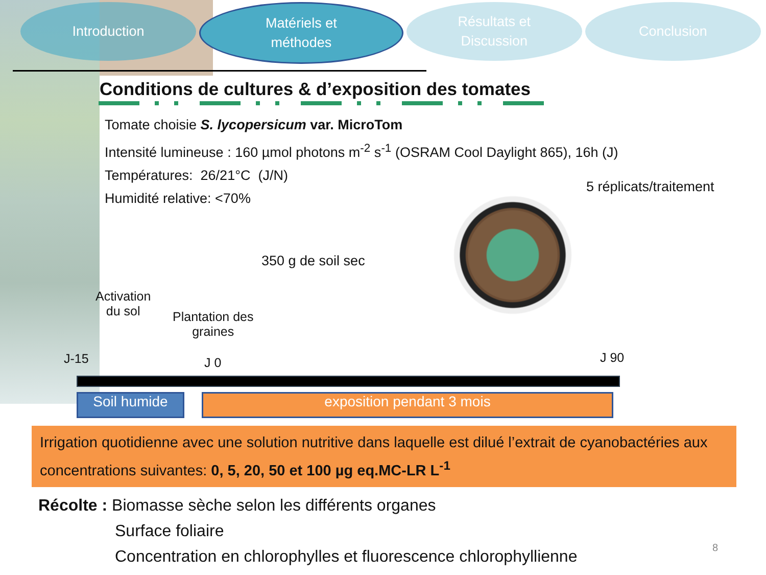Introduction Matériels et
méthodes
Résultats et
Discussion
Conclusion
Conditions de cultures & d’exposition des tomates
Tomate choisie S. lycopersicum var. MicroTom
Intensité lumineuse : 160 µmol photons m<sup>-2</sup> s<sup>-1</sup> (OSRAM Cool Daylight 865), 16h (J)
Températures: 26/21°C (J/N)
Humidité relative: <70%
5 réplicats/traitement
350 g de soil sec
Activation
du sol
Plantation des
graines
J-15 J 0 J 90
Soil humide exposition pendant 3 mois
Irrigation quotidienne avec une solution nutritive dans laquelle est dilué l’extrait de cyanobactéries aux concentrations suivantes: 0, 5, 20, 50 et 100 µg eq.MC-LR L<sup>-1</sup>
Récolte : Biomasse sèche selon les différents organes
Surface foliaire
Concentration en chlorophylles et fluorescence chlorophyllienne
8